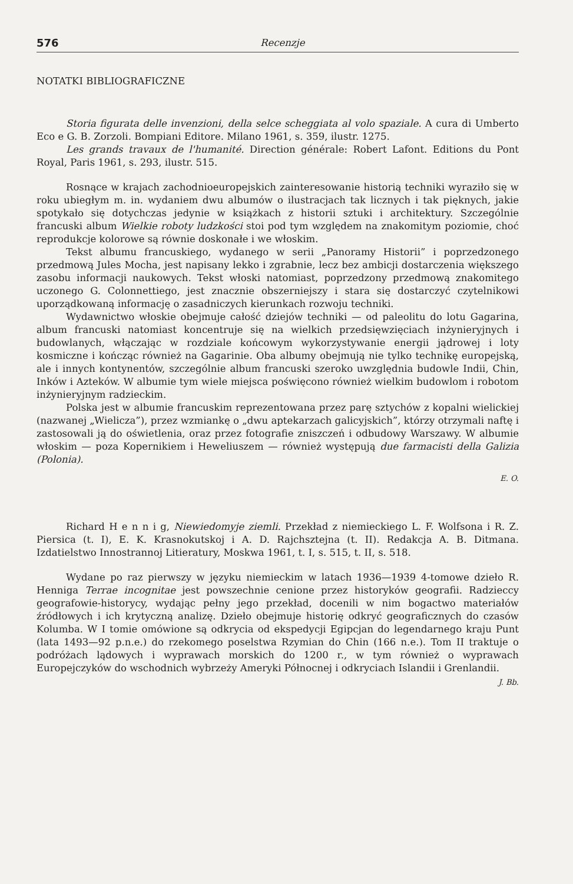576 Recenzje
NOTATKI BIBLIOGRAFICZNE
Storia figurata delle invenzioni, della selce scheggiata al volo spaziale. A cura di Umberto Eco e G. B. Zorzoli. Bompiani Editore. Milano 1961, s. 359, ilustr. 1275.
Les grands travaux de l'humanité. Direction générale: Robert Lafont. Editions du Pont Royal, Paris 1961, s. 293, ilustr. 515.
Rosnące w krajach zachodnioeuropejskich zainteresowanie historią techniki wyraziło się w roku ubiegłym m. in. wydaniem dwu albumów o ilustracjach tak licznych i tak pięknych, jakie spotykało się dotychczas jedynie w książkach z historii sztuki i architektury. Szczególnie francuski album Wielkie roboty ludzkości stoi pod tym względem na znakomitym poziomie, choć reprodukcje kolorowe są równie doskonałe i we włoskim.
Tekst albumu francuskiego, wydanego w serii „Panoramy Historii” i poprzedzonego przedmową Jules Mocha, jest napisany lekko i zgrabnie, lecz bez ambicji dostarczenia większego zasobu informacji naukowych. Tekst włoski natomiast, poprzedzony przedmową znakomitego uczonego G. Colonnettiego, jest znacznie obszerniejszy i stara się dostarczyć czytelnikowi uporządkowaną informację o zasadniczych kierunkach rozwoju techniki.
Wydawnictwo włoskie obejmuje całość dziejów techniki — od paleolitu do lotu Gagarina, album francuski natomiast koncentruje się na wielkich przedsięwzięciach inżynieryjnych i budowlanych, włączając w rozdziale końcowym wykorzystywanie energii jądrowej i loty kosmiczne i kończąc również na Gagarinie. Oba albumy obejmują nie tylko technikę europejską, ale i innych kontynentów, szczególnie album francuski szeroko uwzględnia budowle Indii, Chin, Inków i Azteków. W albumie tym wiele miejsca poświęcono również wielkim budowlom i robotom inżynieryjnym radzieckim.
Polska jest w albumie francuskim reprezentowana przez parę sztychów z kopalni wielickiej (nazwanej „Wielicza”), przez wzmiankę o „dwu aptekarzach galicyjskich”, którzy otrzymali naftę i zastosowali ją do oświetlenia, oraz przez fotografie zniszczeń i odbudowy Warszawy. W albumie włoskim — poza Kopernikiem i Heweliuszem — również występują due farmacisti della Galizia (Polonia).
E. O.
Richard H e n n i g, Niewiedomyje ziemli. Przekład z niemieckiego L. F. Wolfsona i R. Z. Piersica (t. I), E. K. Krasnokutskoj i A. D. Rajchsztejna (t. II). Redakcja A. B. Ditmana. Izdatielstwo Innostrannoj Litieratury, Moskwa 1961, t. I, s. 515, t. II, s. 518.
Wydane po raz pierwszy w języku niemieckim w latach 1936—1939 4-tomowe dzieło R. Henniga Terrae incognitae jest powszechnie cenione przez historyków geografii. Radzieccy geografowie-historycy, wydając pełny jego przekład, docenili w nim bogactwo materiałów źródłowych i ich krytyczną analizę. Dzieło obejmuje historię odkryć geograficznych do czasów Kolumba. W I tomie omówione są odkrycia od ekspedycji Egipcjan do legendarnego kraju Punt (lata 1493—92 p.n.e.) do rzekomego poselstwa Rzymian do Chin (166 n.e.). Tom II traktuje o podróżach lądowych i wyprawach morskich do 1200 r., w tym również o wyprawach Europejczyków do wschodnich wybrzeży Ameryki Północnej i odkryciach Islandii i Grenlandii.
J. Bb.